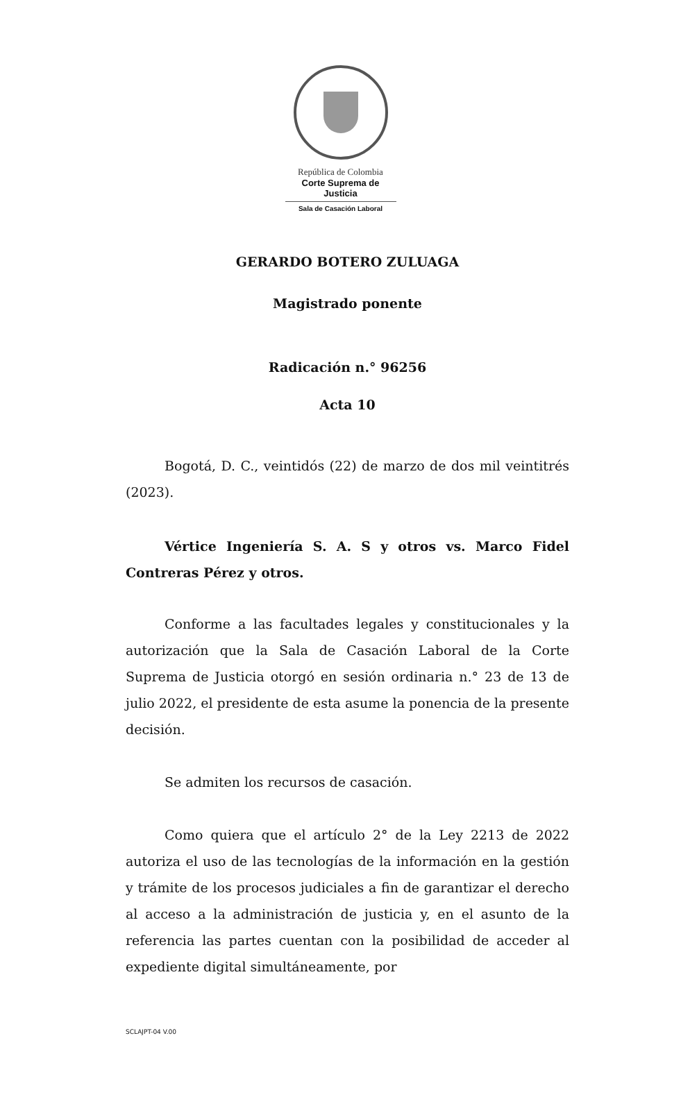República de Colombia
Corte Suprema de Justicia
Sala de Casación Laboral
GERARDO BOTERO ZULUAGA
Magistrado ponente
Radicación n.° 96256
Acta 10
Bogotá, D. C., veintidós (22) de marzo de dos mil veintitrés (2023).
Vértice Ingeniería S. A. S y otros vs. Marco Fidel Contreras Pérez y otros.
Conforme a las facultades legales y constitucionales y la autorización que la Sala de Casación Laboral de la Corte Suprema de Justicia otorgó en sesión ordinaria n.° 23 de 13 de julio 2022, el presidente de esta asume la ponencia de la presente decisión.
Se admiten los recursos de casación.
Como quiera que el artículo 2° de la Ley 2213 de 2022 autoriza el uso de las tecnologías de la información en la gestión y trámite de los procesos judiciales a fin de garantizar el derecho al acceso a la administración de justicia y, en el asunto de la referencia las partes cuentan con la posibilidad de acceder al expediente digital simultáneamente, por
SCLAJPT-04 V.00